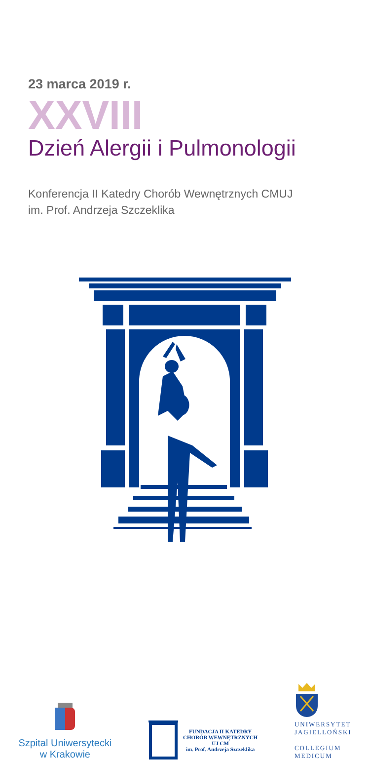23 marca 2019 r.
XXVIII
Dzień Alergii i Pulmonologii
Konferencja II Katedry Chorób Wewnętrznych CMUJ
im. Prof. Andrzeja Szczeklika
Szpital Uniwersytecki
w Krakowie
FUNDACJA II KATEDRY
CHORÓB WEWNĘTRZNYCH
UJ CM
im. Prof. Andrzeja Szczeklika
UNIWERSYTET
JAGIELLOŃSKI
COLLEGIUM
MEDICUM